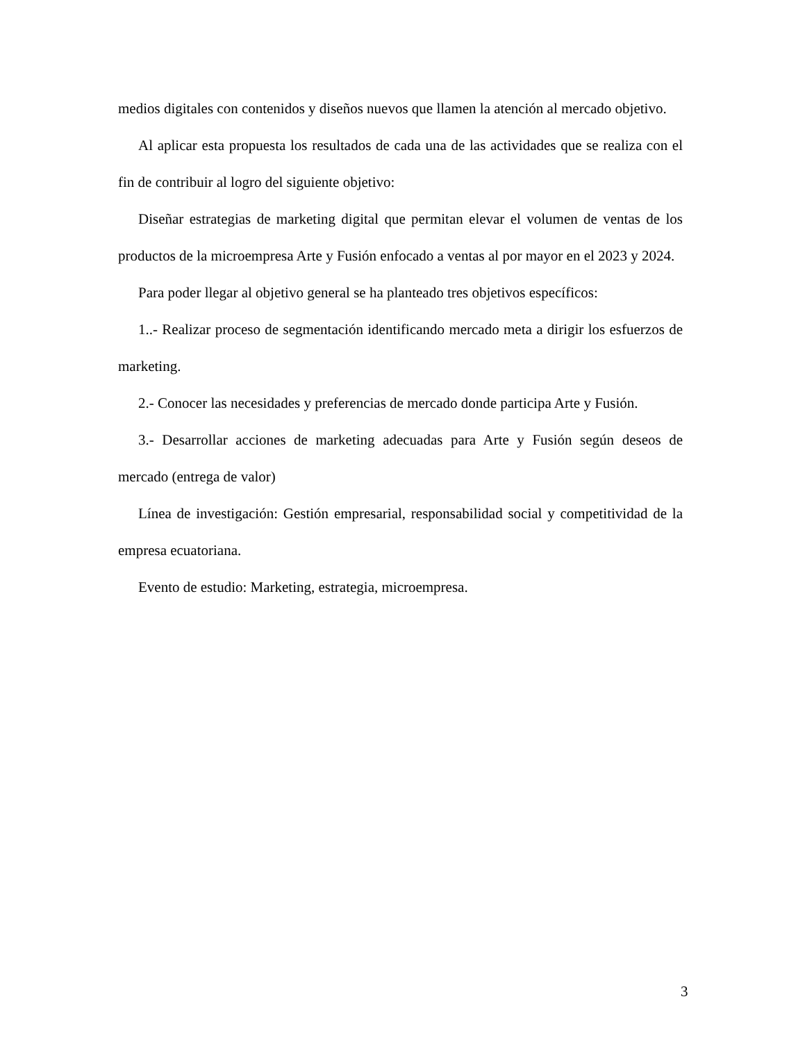medios digitales con contenidos y diseños nuevos que llamen la atención al mercado objetivo.
Al aplicar esta propuesta los resultados de cada una de las actividades que se realiza con el fin de contribuir al logro del siguiente objetivo:
Diseñar estrategias de marketing digital que permitan elevar el volumen de ventas de los productos de la microempresa Arte y Fusión enfocado a ventas al por mayor en el 2023 y 2024.
Para poder llegar al objetivo general se ha planteado tres objetivos específicos:
1..- Realizar proceso de segmentación identificando mercado meta a dirigir los esfuerzos de marketing.
2.- Conocer las necesidades y preferencias de mercado donde participa Arte y Fusión.
3.- Desarrollar acciones de marketing adecuadas para Arte y Fusión según deseos de mercado (entrega de valor)
Línea de investigación: Gestión empresarial, responsabilidad social y competitividad de la empresa ecuatoriana.
Evento de estudio: Marketing, estrategia, microempresa.
3